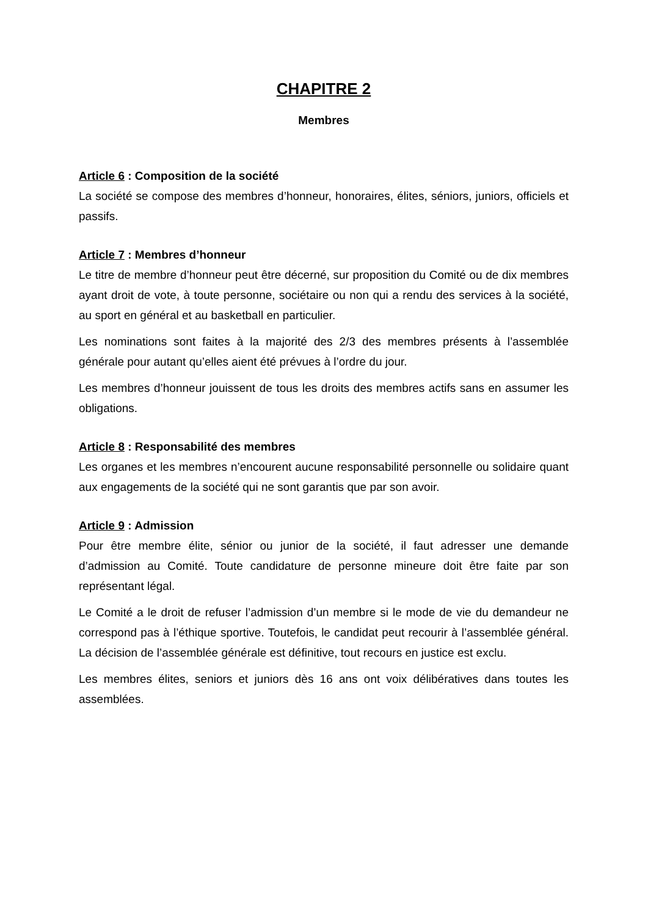CHAPITRE 2
Membres
Article 6 : Composition de la société
La société se compose des membres d’honneur, honoraires, élites, séniors, juniors, officiels et passifs.
Article 7 : Membres d’honneur
Le titre de membre d’honneur peut être décerné, sur proposition du Comité ou de dix membres ayant droit de vote, à toute personne, sociétaire ou non qui a rendu des services à la société, au sport en général et au basketball en particulier.
Les nominations sont faites à la majorité des 2/3 des membres présents à l’assemblée générale pour autant qu’elles aient été prévues à l’ordre du jour.
Les membres d’honneur jouissent de tous les droits des membres actifs sans en assumer les obligations.
Article 8 : Responsabilité des membres
Les organes et les membres n’encourent aucune responsabilité personnelle ou solidaire quant aux engagements de la société qui ne sont garantis que par son avoir.
Article 9 : Admission
Pour être membre élite, sénior ou junior de la société, il faut adresser une demande d’admission au Comité. Toute candidature de personne mineure doit être faite par son représentant légal.
Le Comité a le droit de refuser l’admission d’un membre si le mode de vie du demandeur ne correspond pas à l’éthique sportive. Toutefois, le candidat peut recourir à l’assemblée général. La décision de l’assemblée générale est définitive, tout recours en justice est exclu.
Les membres élites, seniors et juniors dès 16 ans ont voix délibératives dans toutes les assemblées.